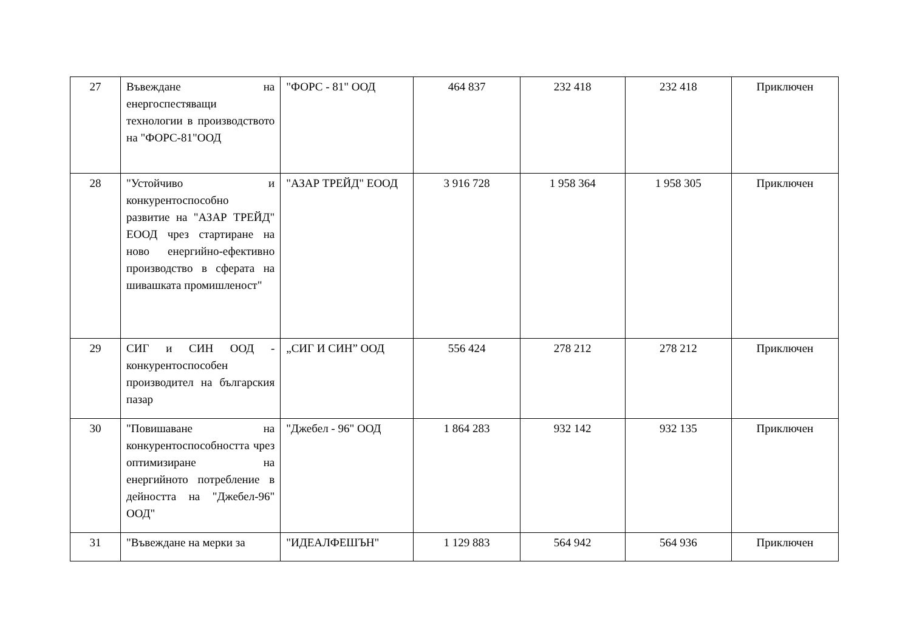| 27 | Въвеждане на енергоспестяващи технологии в производството на "ФОРС-81"ООД | "ФОРС - 81" ООД | 464 837 | 232 418 | 232 418 | Приключен |
| 28 | "Устойчиво и конкурентоспособно развитие на "АЗАР ТРЕЙД" ЕООД чрез стартиране на ново енергийно-ефективно производство в сферата на шивашката промишленост" | "АЗАР ТРЕЙД" ЕООД | 3 916 728 | 1 958 364 | 1 958 305 | Приключен |
| 29 | СИГ и СИН ООД - конкурентоспособен производител на българския пазар | „СИГ И СИН” ООД | 556 424 | 278 212 | 278 212 | Приключен |
| 30 | "Повишаване на конкурентоспособността чрез оптимизиране на енергийното потребление в дейността на "Джебел-96" ООД" | "Джебел - 96" ООД | 1 864 283 | 932 142 | 932 135 | Приключен |
| 31 | "Въвеждане на мерки за | "ИДЕАЛФЕШЪН" | 1 129 883 | 564 942 | 564 936 | Приключен |